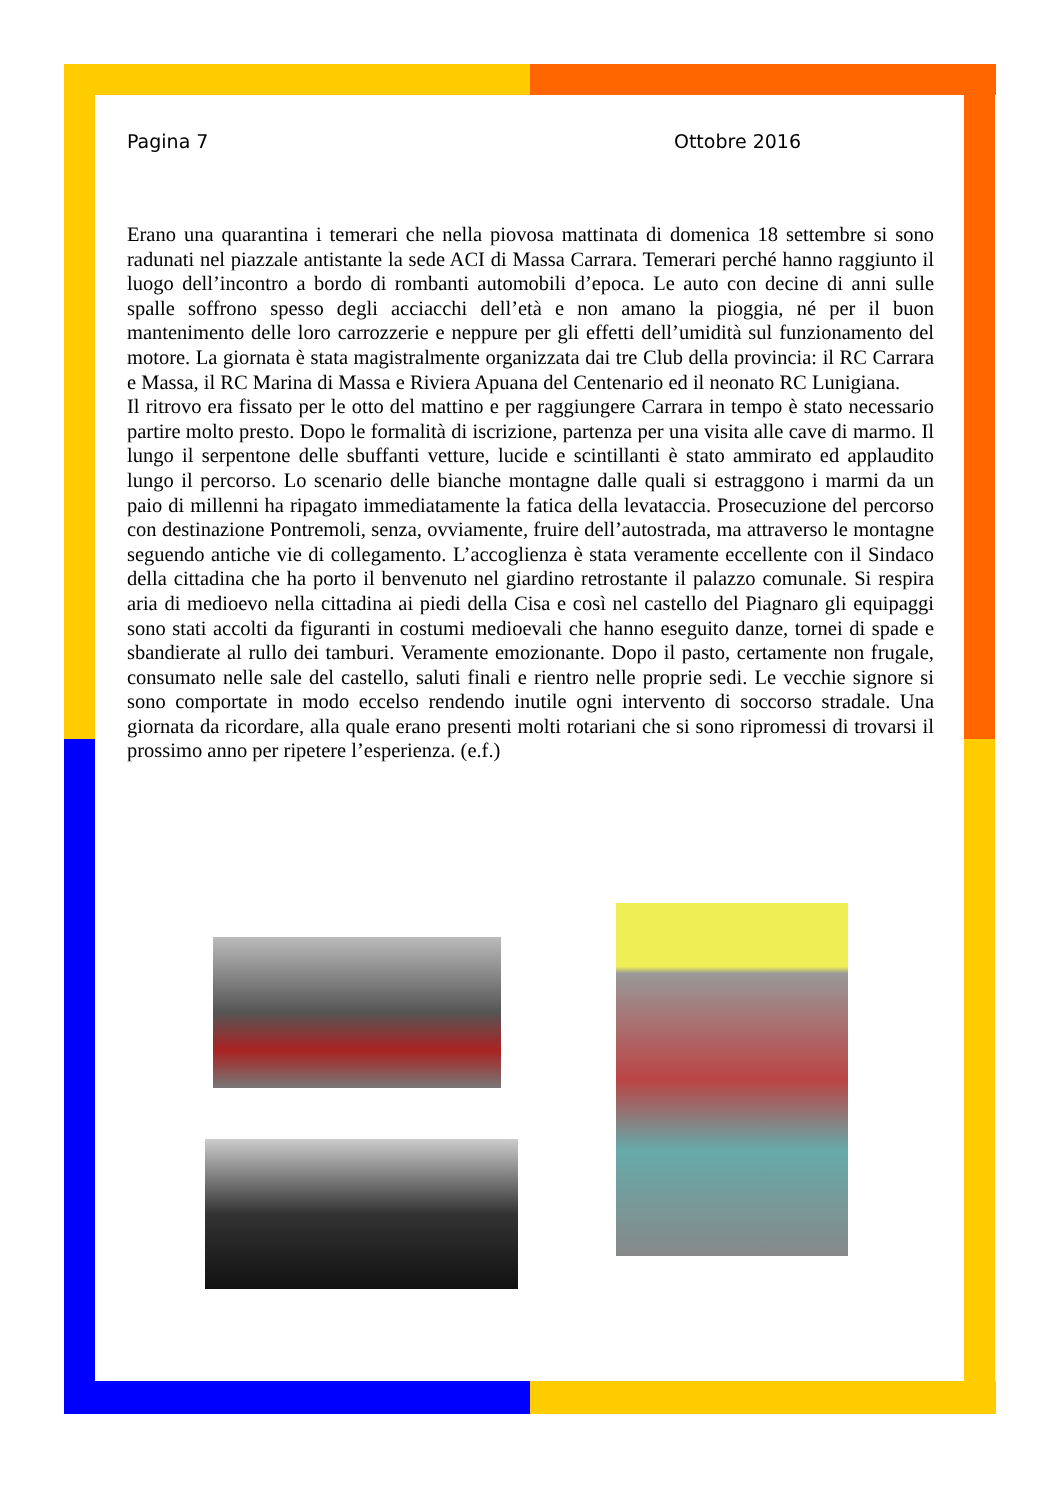Pagina 7 Ottobre 2016
Erano una quarantina i temerari che nella piovosa mattinata di domenica 18 settembre si sono radunati nel piazzale antistante la sede ACI di Massa Carrara. Temerari perché hanno raggiunto il luogo dell’incontro a bordo di rombanti automobili d’epoca. Le auto con decine di anni sulle spalle soffrono spesso degli acciacchi dell’età e non amano la pioggia, né per il buon mantenimento delle loro carrozzerie e neppure per gli effetti dell’umidità sul funzionamento del motore. La giornata è stata magistralmente organizzata dai tre Club della provincia: il RC Carrara e Massa, il RC Marina di Massa e Riviera Apuana del Centenario ed il neonato RC Lunigiana.
Il ritrovo era fissato per le otto del mattino e per raggiungere Carrara in tempo è stato necessario partire molto presto. Dopo le formalità di iscrizione, partenza per una visita alle cave di marmo. Il lungo il serpentone delle sbuffanti vetture, lucide e scintillanti è stato ammirato ed applaudito lungo il percorso. Lo scenario delle bianche montagne dalle quali si estraggono i marmi da un paio di millenni ha ripagato immediatamente la fatica della levataccia. Prosecuzione del percorso con destinazione Pontremoli, senza, ovviamente, fruire dell’autostrada, ma attraverso le montagne seguendo antiche vie di collegamento. L’accoglienza è stata veramente eccellente con il Sindaco della cittadina che ha porto il benvenuto nel giardino retrostante il palazzo comunale. Si respira aria di medioevo nella cittadina ai piedi della Cisa e così nel castello del Piagnaro gli equipaggi sono stati accolti da figuranti in costumi medioevali che hanno eseguito danze, tornei di spade e sbandierate al rullo dei tamburi. Veramente emozionante. Dopo il pasto, certamente non frugale, consumato nelle sale del castello, saluti finali e rientro nelle proprie sedi. Le vecchie signore si sono comportate in modo eccelso rendendo inutile ogni intervento di soccorso stradale. Una giornata da ricordare, alla quale erano presenti molti rotariani che si sono ripromessi di trovarsi il prossimo anno per ripetere l’esperienza. (e.f.)